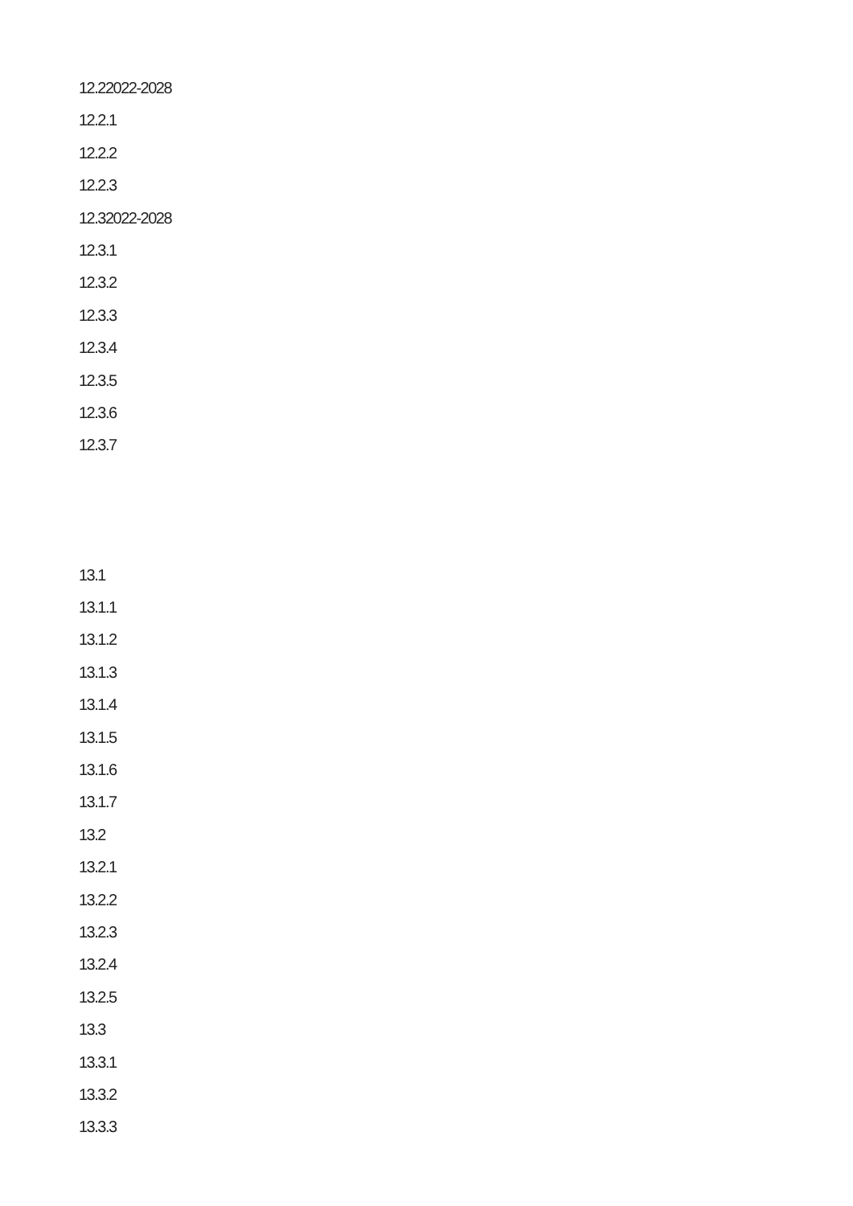12.22022-2028
12.2.1
12.2.2
12.2.3
12.32022-2028
12.3.1
12.3.2
12.3.3
12.3.4
12.3.5
12.3.6
12.3.7
13.1
13.1.1
13.1.2
13.1.3
13.1.4
13.1.5
13.1.6
13.1.7
13.2
13.2.1
13.2.2
13.2.3
13.2.4
13.2.5
13.3
13.3.1
13.3.2
13.3.3